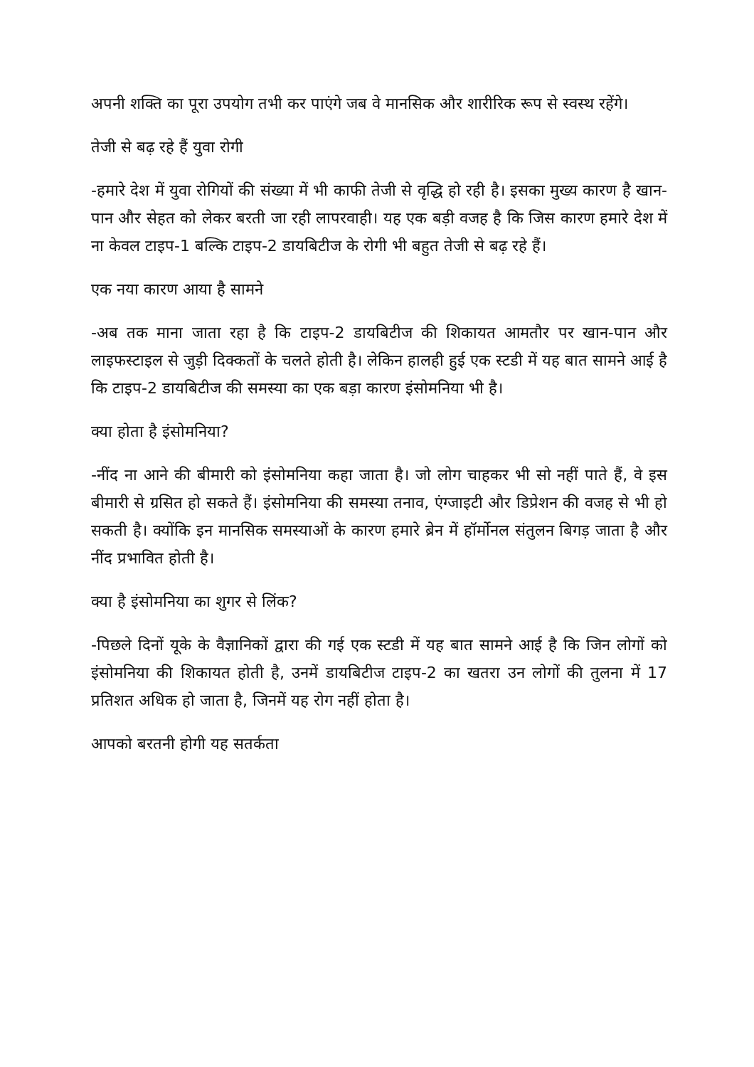अपनी शक्ति का पूरा उपयोग तभी कर पाएंगे जब वे मानसिक और शारीरिक रूप से स्वस्थ रहेंगे।
तेजी से बढ़ रहे हैं युवा रोगी
-हमारे देश में युवा रोगियों की संख्या में भी काफी तेजी से वृद्धि हो रही है। इसका मुख्य कारण है खान-पान और सेहत को लेकर बरती जा रही लापरवाही। यह एक बड़ी वजह है कि जिस कारण हमारे देश में ना केवल टाइप-1 बल्कि टाइप-2 डायबिटीज के रोगी भी बहुत तेजी से बढ़ रहे हैं।
एक नया कारण आया है सामने
-अब तक माना जाता रहा है कि टाइप-2 डायबिटीज की शिकायत आमतौर पर खान-पान और लाइफस्टाइल से जुड़ी दिक्कतों के चलते होती है। लेकिन हालही हुई एक स्टडी में यह बात सामने आई है कि टाइप-2 डायबिटीज की समस्या का एक बड़ा कारण इंसोमनिया भी है।
क्या होता है इंसोमनिया?
-नींद ना आने की बीमारी को इंसोमनिया कहा जाता है। जो लोग चाहकर भी सो नहीं पाते हैं, वे इस बीमारी से ग्रसित हो सकते हैं। इंसोमनिया की समस्या तनाव, एंग्जाइटी और डिप्रेशन की वजह से भी हो सकती है। क्योंकि इन मानसिक समस्याओं के कारण हमारे ब्रेन में हॉर्मोनल संतुलन बिगड़ जाता है और नींद प्रभावित होती है।
क्या है इंसोमनिया का शुगर से लिंक?
-पिछले दिनों यूके के वैज्ञानिकों द्वारा की गई एक स्टडी में यह बात सामने आई है कि जिन लोगों को इंसोमनिया की शिकायत होती है, उनमें डायबिटीज टाइप-2 का खतरा उन लोगों की तुलना में 17 प्रतिशत अधिक हो जाता है, जिनमें यह रोग नहीं होता है।
आपको बरतनी होगी यह सतर्कता